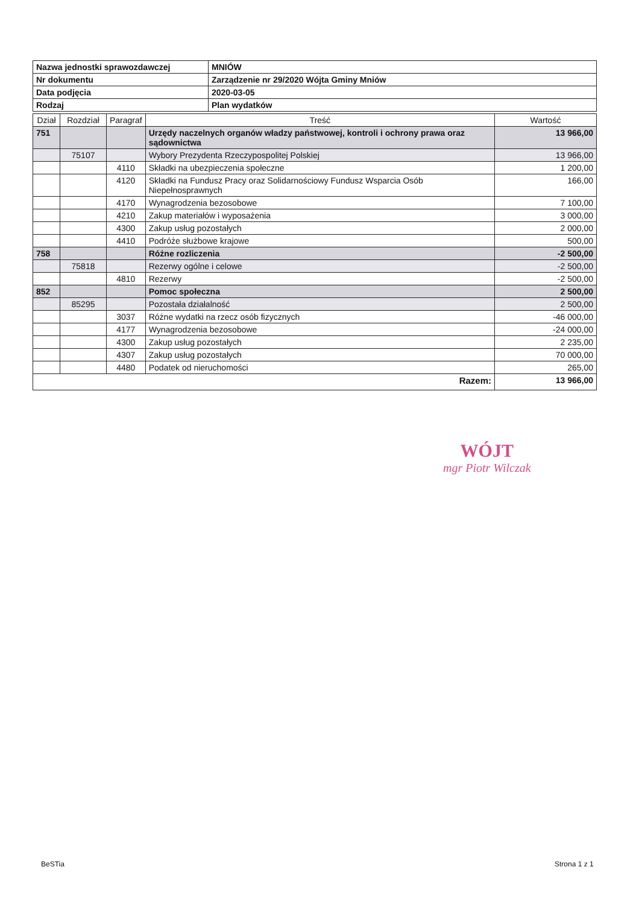| Nazwa jednostki sprawozdawczej | MNIÓW |
| Nr dokumentu | Zarządzenie nr 29/2020 Wójta Gminy Mniów |
| Data podjęcia | 2020-03-05 |
| Rodzaj | Plan wydatków |
| Dział | Rozdział | Paragraf | Treść | Wartość |
| --- | --- | --- | --- | --- |
| 751 | | | Urzędy naczelnych organów władzy państwowej, kontroli i ochrony prawa oraz sądownictwa | 13 966,00 |
| | 75107 | | Wybory Prezydenta Rzeczypospolitej Polskiej | 13 966,00 |
| | | 4110 | Składki na ubezpieczenia społeczne | 1 200,00 |
| | | 4120 | Składki na Fundusz Pracy oraz Solidarnościowy Fundusz Wsparcia Osób Niepełnosprawnych | 166,00 |
| | | 4170 | Wynagrodzenia bezosobowe | 7 100,00 |
| | | 4210 | Zakup materiałów i wyposażenia | 3 000,00 |
| | | 4300 | Zakup usług pozostałych | 2 000,00 |
| | | 4410 | Podróże służbowe krajowe | 500,00 |
| 758 | | | Różne rozliczenia | -2 500,00 |
| | 75818 | | Rezerwy ogólne i celowe | -2 500,00 |
| | | 4810 | Rezerwy | -2 500,00 |
| 852 | | | Pomoc społeczna | 2 500,00 |
| | 85295 | | Pozostała działalność | 2 500,00 |
| | | 3037 | Różne wydatki na rzecz osób fizycznych | -46 000,00 |
| | | 4177 | Wynagrodzenia bezosobowe | -24 000,00 |
| | | 4300 | Zakup usług pozostałych | 2 235,00 |
| | | 4307 | Zakup usług pozostałych | 70 000,00 |
| | | 4480 | Podatek od nieruchomości | 265,00 |
| Razem: | | | | 13 966,00 |
WÓJT
mgr Piotr Wilczak
BeSTia Strona 1 z 1